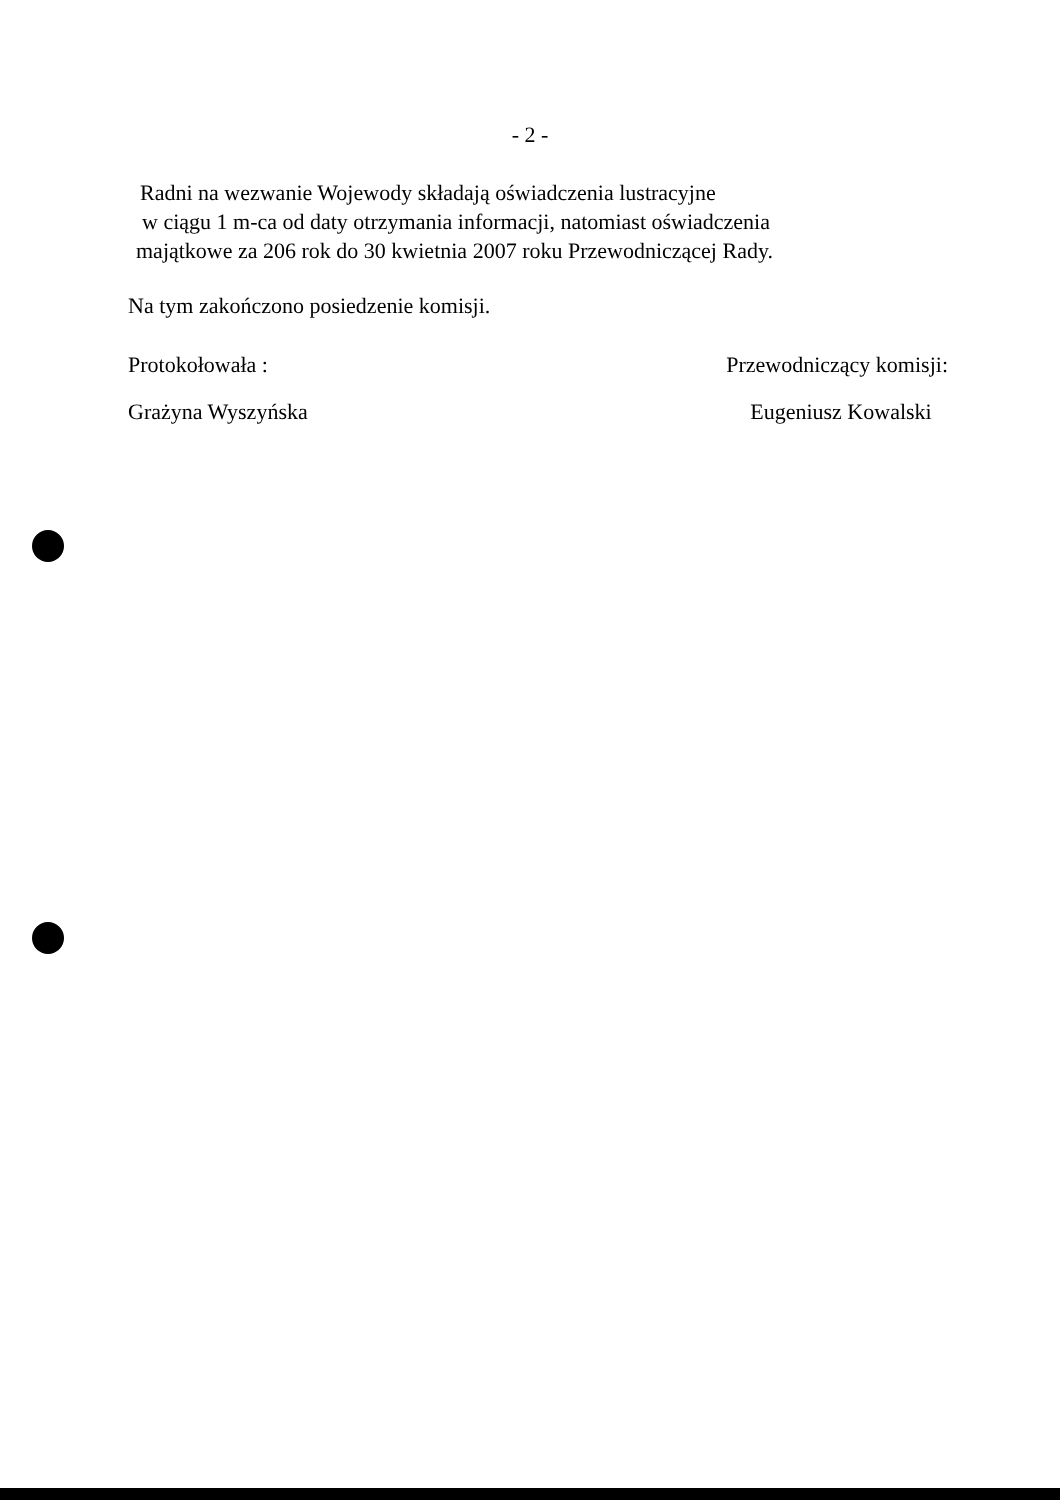- 2 -
Radni na wezwanie Wojewody składają oświadczenia lustracyjne
w ciągu 1 m-ca od daty otrzymania informacji, natomiast oświadczenia
majątkowe za 206 rok do 30 kwietnia 2007 roku Przewodniczącej Rady.
Na tym zakończono posiedzenie komisji.
Protokołowała :
Grażyna Wyszyńska
Przewodniczący komisji:
Eugeniusz Kowalski